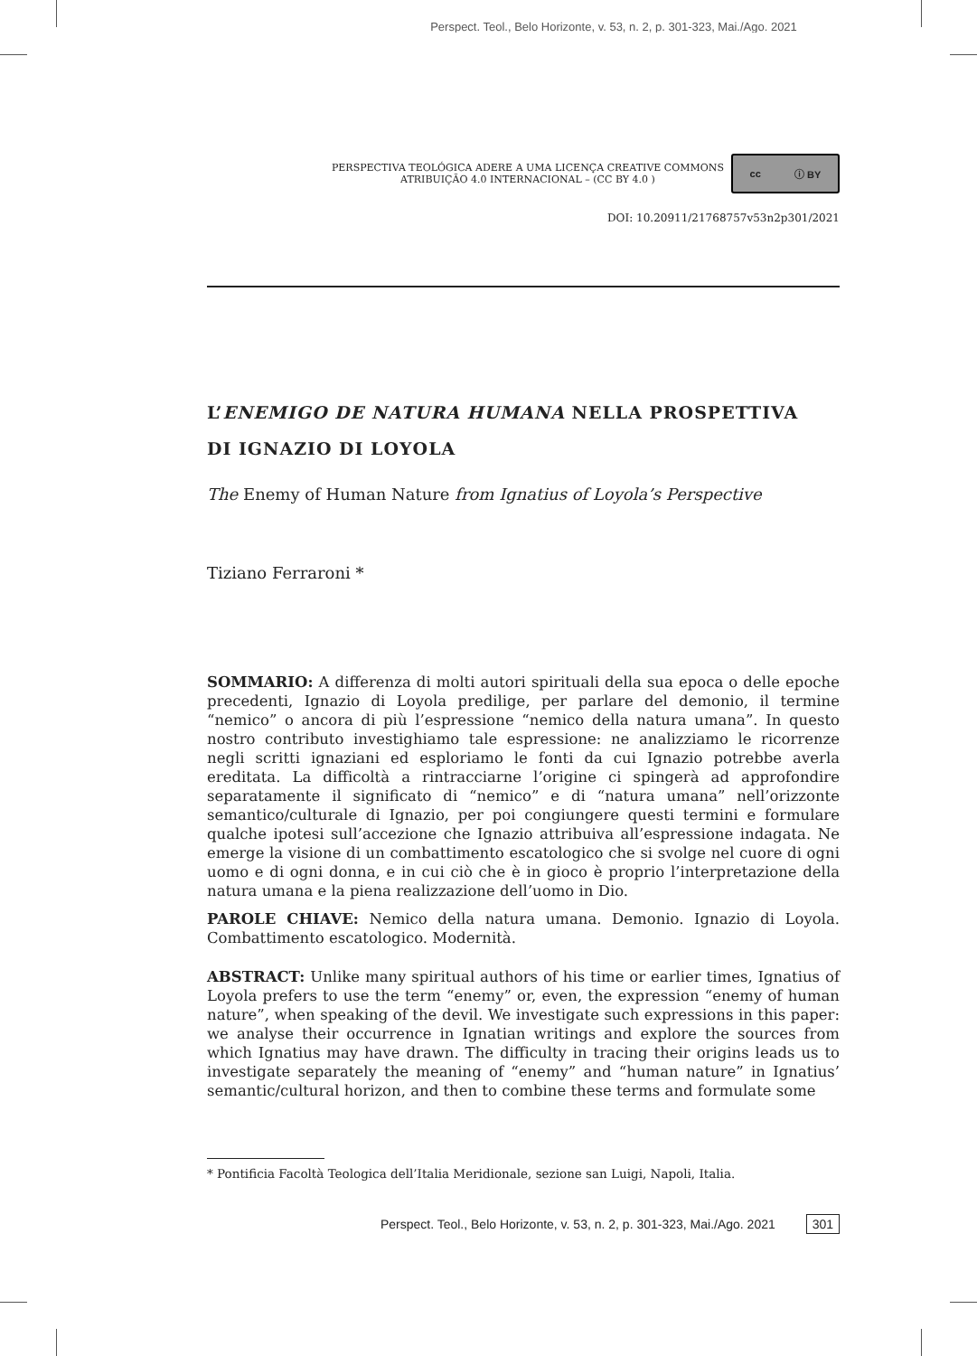Perspect. Teol., Belo Horizonte, v. 53, n. 2, p. 301-323, Mai./Ago. 2021
PERSPECTIVA TEOLÓGICA ADERE A UMA LICENÇA CREATIVE COMMONS
ATRIBUIÇÃO 4.0 INTERNACIONAL – (CC BY 4.0 )
cc ⓘ BY
DOI: 10.20911/21768757v53n2p301/2021
L’ENEMIGO DE NATURA HUMANA NELLA PROSPETTIVA
DI IGNAZIO DI LOYOLA
The Enemy of Human Nature from Ignatius of Loyola’s Perspective
Tiziano Ferraroni *
SOMMARIO: A differenza di molti autori spirituali della sua epoca o delle epoche precedenti, Ignazio di Loyola predilige, per parlare del demonio, il termine “nemico” o ancora di più l’espressione “nemico della natura umana”. In questo nostro contributo investighiamo tale espressione: ne analizziamo le ricorrenze negli scritti ignaziani ed esploriamo le fonti da cui Ignazio potrebbe averla ereditata. La difficoltà a rintracciarne l’origine ci spingerà ad approfondire separatamente il significato di “nemico” e di “natura umana” nell’orizzonte semantico/culturale di Ignazio, per poi congiungere questi termini e formulare qualche ipotesi sull’accezione che Ignazio attribuiva all’espressione indagata. Ne emerge la visione di un combattimento escatologico che si svolge nel cuore di ogni uomo e di ogni donna, e in cui ciò che è in gioco è proprio l’interpretazione della natura umana e la piena realizzazione dell’uomo in Dio.
PAROLE CHIAVE: Nemico della natura umana. Demonio. Ignazio di Loyola. Combattimento escatologico. Modernità.
ABSTRACT: Unlike many spiritual authors of his time or earlier times, Ignatius of Loyola prefers to use the term “enemy” or, even, the expression “enemy of human nature”, when speaking of the devil. We investigate such expressions in this paper: we analyse their occurrence in Ignatian writings and explore the sources from which Ignatius may have drawn. The difficulty in tracing their origins leads us to investigate separately the meaning of “enemy” and “human nature” in Ignatius’ semantic/cultural horizon, and then to combine these terms and formulate some
* Pontificia Facoltà Teologica dell’Italia Meridionale, sezione san Luigi, Napoli, Italia.
Perspect. Teol., Belo Horizonte, v. 53, n. 2, p. 301-323, Mai./Ago. 2021 301